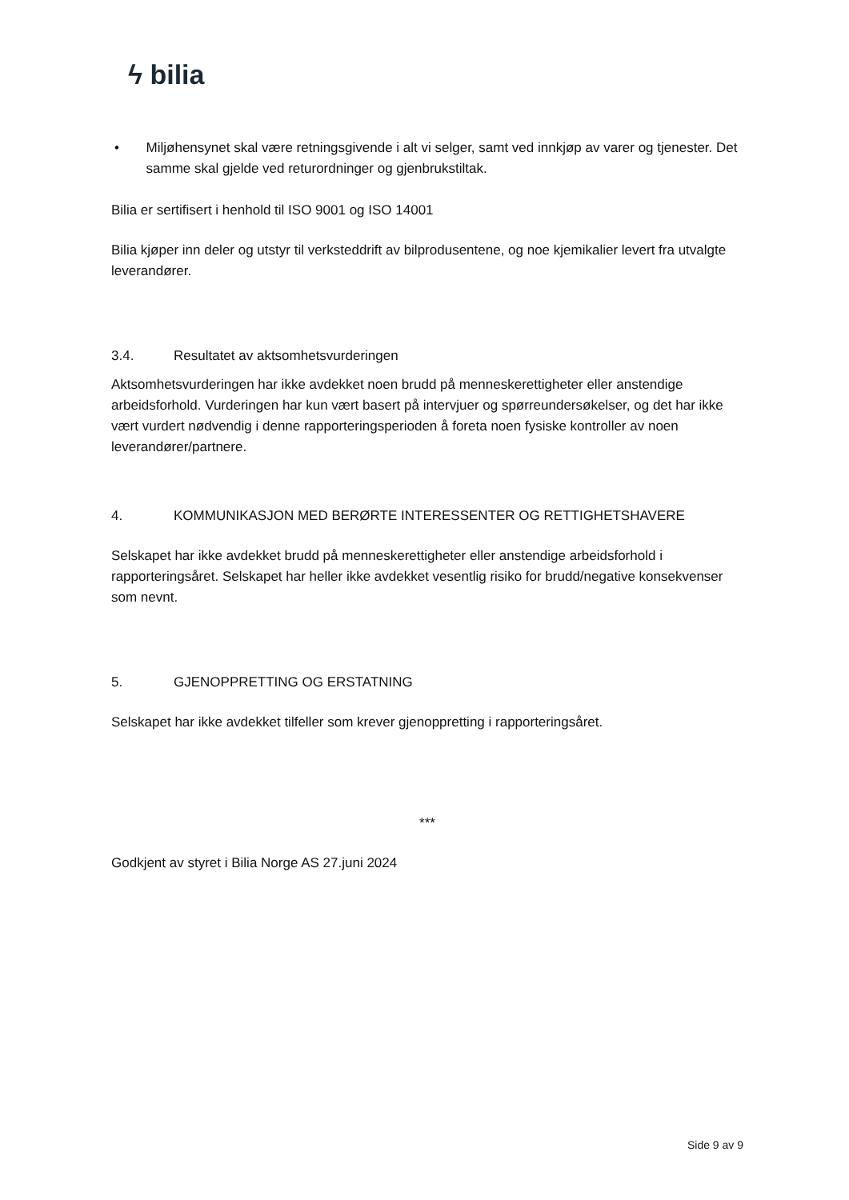ϟ bilia
• Miljøhensynet skal være retningsgivende i alt vi selger, samt ved innkjøp av varer og tjenester. Det samme skal gjelde ved returordninger og gjenbrukstiltak.
Bilia er sertifisert i henhold til ISO 9001 og ISO 14001
Bilia kjøper inn deler og utstyr til verksteddrift av bilprodusentene, og noe kjemikalier levert fra utvalgte leverandører.
3.4. Resultatet av aktsomhetsvurderingen
Aktsomhetsvurderingen har ikke avdekket noen brudd på menneskerettigheter eller anstendige arbeidsforhold. Vurderingen har kun vært basert på intervjuer og spørreundersøkelser, og det har ikke vært vurdert nødvendig i denne rapporteringsperioden å foreta noen fysiske kontroller av noen leverandører/partnere.
4. KOMMUNIKASJON MED BERØRTE INTERESSENTER OG RETTIGHETSHAVERE
Selskapet har ikke avdekket brudd på menneskerettigheter eller anstendige arbeidsforhold i rapporteringsåret. Selskapet har heller ikke avdekket vesentlig risiko for brudd/negative konsekvenser som nevnt.
5. GJENOPPRETTING OG ERSTATNING
Selskapet har ikke avdekket tilfeller som krever gjenoppretting i rapporteringsåret.
***
Godkjent av styret i Bilia Norge AS 27.juni 2024
Side 9 av 9